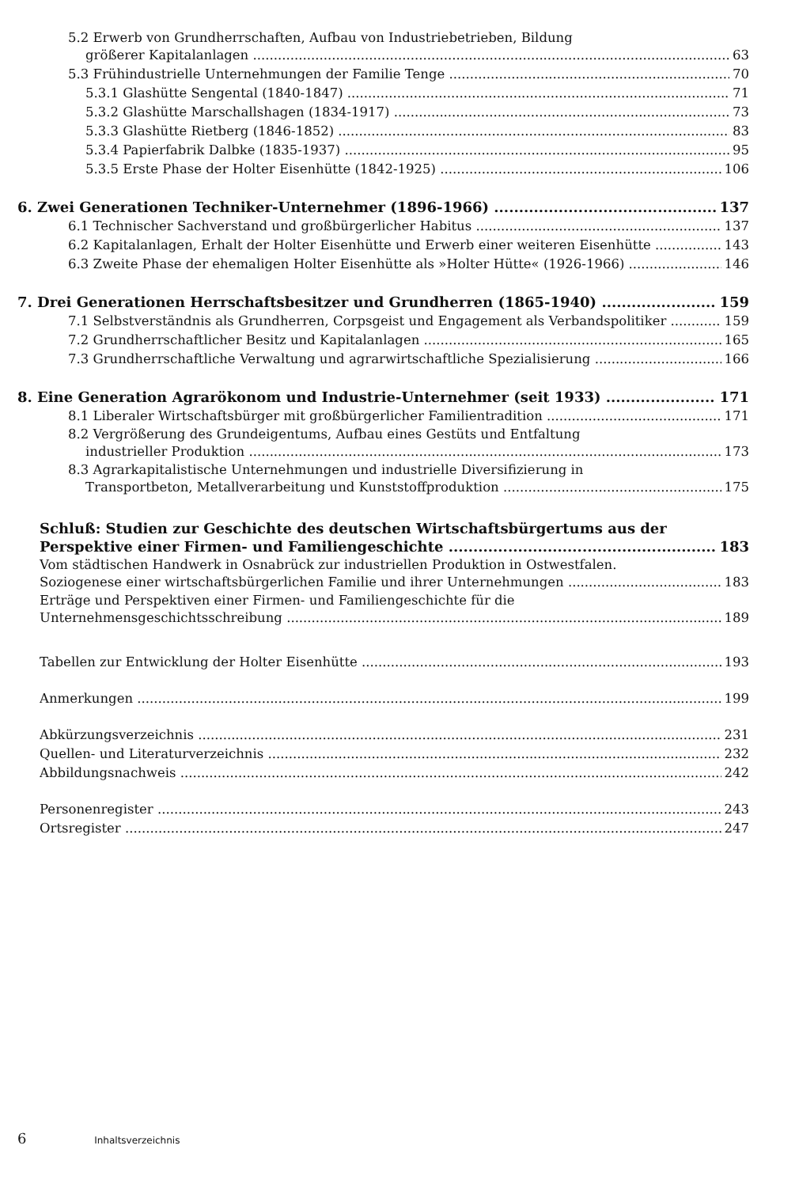5.2 Erwerb von Grundherrschaften, Aufbau von Industriebetrieben, Bildung
größerer Kapitalanlagen 63
5.3 Frühindustrielle Unternehmungen der Familie Tenge 70
5.3.1 Glashütte Sengental (1840-1847) 71
5.3.2 Glashütte Marschallshagen (1834-1917) 73
5.3.3 Glashütte Rietberg (1846-1852) 83
5.3.4 Papierfabrik Dalbke (1835-1937) 95
5.3.5 Erste Phase der Holter Eisenhütte (1842-1925) 106
6. Zwei Generationen Techniker-Unternehmer (1896-1966) 137
6.1 Technischer Sachverstand und großbürgerlicher Habitus 137
6.2 Kapitalanlagen, Erhalt der Holter Eisenhütte und Erwerb einer weiteren Eisenhütte 143
6.3 Zweite Phase der ehemaligen Holter Eisenhütte als »Holter Hütte« (1926-1966) 146
7. Drei Generationen Herrschaftsbesitzer und Grundherren (1865-1940) 159
7.1 Selbstverständnis als Grundherren, Corpsgeist und Engagement als Verbandspolitiker 159
7.2 Grundherrschaftlicher Besitz und Kapitalanlagen 165
7.3 Grundherrschaftliche Verwaltung und agrarwirtschaftliche Spezialisierung 166
8. Eine Generation Agrarökonom und Industrie-Unternehmer (seit 1933) 171
8.1 Liberaler Wirtschaftsbürger mit großbürgerlicher Familientradition 171
8.2 Vergrößerung des Grundeigentums, Aufbau eines Gestüts und Entfaltung
industrieller Produktion 173
8.3 Agrarkapitalistische Unternehmungen und industrielle Diversifizierung in
Transportbeton, Metallverarbeitung und Kunststoffproduktion 175
Schluß: Studien zur Geschichte des deutschen Wirtschaftsbürgertums aus der
Perspektive einer Firmen- und Familiengeschichte 183
Vom städtischen Handwerk in Osnabrück zur industriellen Produktion in Ostwestfalen.
Soziogenese einer wirtschaftsbürgerlichen Familie und ihrer Unternehmungen 183
Erträge und Perspektiven einer Firmen- und Familiengeschichte für die
Unternehmensgeschichtsschreibung 189
Tabellen zur Entwicklung der Holter Eisenhütte 193
Anmerkungen 199
Abkürzungsverzeichnis 231
Quellen- und Literaturverzeichnis 232
Abbildungsnachweis 242
Personenregister 243
Ortsregister 247
6 Inhaltsverzeichnis